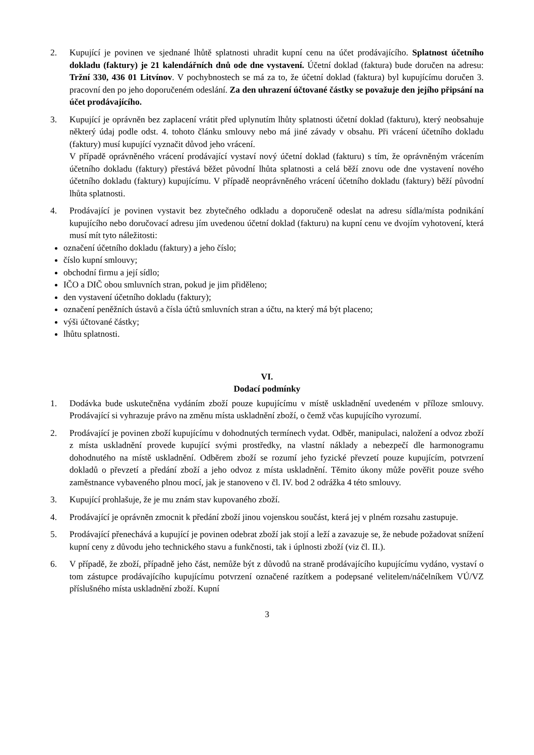2. Kupující je povinen ve sjednané lhůtě splatnosti uhradit kupní cenu na účet prodávajícího. Splatnost účetního dokladu (faktury) je 21 kalendářních dnů ode dne vystavení. Účetní doklad (faktura) bude doručen na adresu: Tržní 330, 436 01 Litvínov. V pochybnostech se má za to, že účetní doklad (faktura) byl kupujícímu doručen 3. pracovní den po jeho doporučeném odeslání. Za den uhrazení účtované částky se považuje den jejího připsání na účet prodávajícího.
3. Kupující je oprávněn bez zaplacení vrátit před uplynutím lhůty splatnosti účetní doklad (fakturu), který neobsahuje některý údaj podle odst. 4. tohoto článku smlouvy nebo má jiné závady v obsahu. Při vrácení účetního dokladu (faktury) musí kupující vyznačit důvod jeho vrácení.
V případě oprávněného vrácení prodávající vystaví nový účetní doklad (fakturu) s tím, že oprávněným vrácením účetního dokladu (faktury) přestává běžet původní lhůta splatnosti a celá běží znovu ode dne vystavení nového účetního dokladu (faktury) kupujícímu. V případě neoprávněného vrácení účetního dokladu (faktury) běží původní lhůta splatnosti.
4. Prodávající je povinen vystavit bez zbytečného odkladu a doporučeně odeslat na adresu sídla/místa podnikání kupujícího nebo doručovací adresu jím uvedenou účetní doklad (fakturu) na kupní cenu ve dvojím vyhotovení, která musí mít tyto náležitosti:
označení účetního dokladu (faktury) a jeho číslo;
číslo kupní smlouvy;
obchodní firmu a její sídlo;
IČO a DIČ obou smluvních stran, pokud je jim přiděleno;
den vystavení účetního dokladu (faktury);
označení peněžních ústavů a čísla účtů smluvních stran a účtu, na který má být placeno;
výši účtované částky;
lhůtu splatnosti.
VI.
Dodací podmínky
1. Dodávka bude uskutečněna vydáním zboží pouze kupujícímu v místě uskladnění uvedeném v příloze smlouvy. Prodávající si vyhrazuje právo na změnu místa uskladnění zboží, o čemž včas kupujícího vyrozumí.
2. Prodávající je povinen zboží kupujícímu v dohodnutých termínech vydat. Odběr, manipulaci, naložení a odvoz zboží z místa uskladnění provede kupující svými prostředky, na vlastní náklady a nebezpečí dle harmonogramu dohodnutého na místě uskladnění. Odběrem zboží se rozumí jeho fyzické převzetí pouze kupujícím, potvrzení dokladů o převzetí a předání zboží a jeho odvoz z místa uskladnění. Těmito úkony může pověřit pouze svého zaměstnance vybaveného plnou mocí, jak je stanoveno v čl. IV. bod 2 odrážka 4 této smlouvy.
3. Kupující prohlašuje, že je mu znám stav kupovaného zboží.
4. Prodávající je oprávněn zmocnit k předání zboží jinou vojenskou součást, která jej v plném rozsahu zastupuje.
5. Prodávající přenechává a kupující je povinen odebrat zboží jak stojí a leží a zavazuje se, že nebude požadovat snížení kupní ceny z důvodu jeho technického stavu a funkčnosti, tak i úplnosti zboží (viz čl. II.).
6. V případě, že zboží, případně jeho část, nemůže být z důvodů na straně prodávajícího kupujícímu vydáno, vystaví o tom zástupce prodávajícího kupujícímu potvrzení označené razítkem a podepsané velitelem/náčelníkem VÚ/VZ příslušného místa uskladnění zboží. Kupní
3